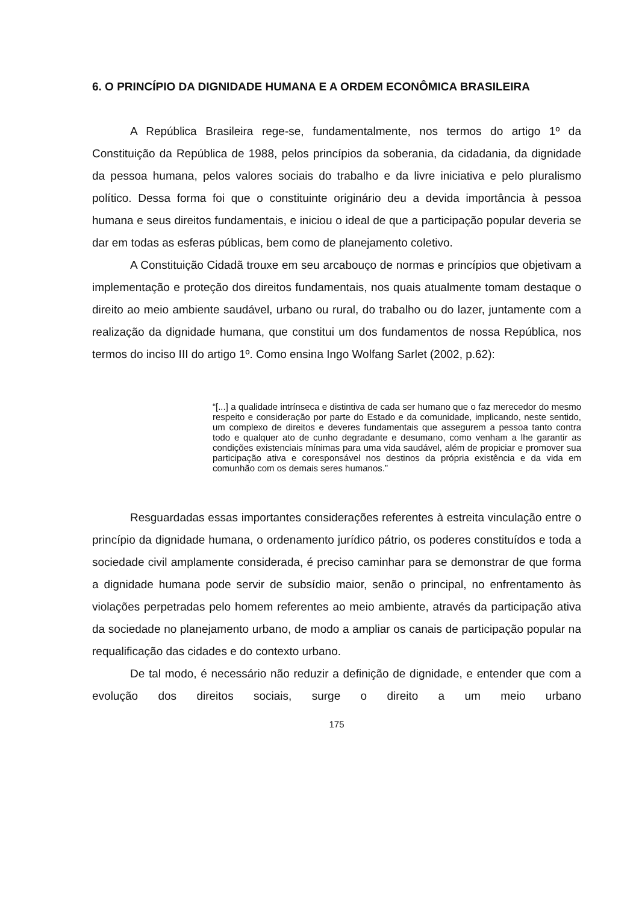6. O PRINCÍPIO DA DIGNIDADE HUMANA E A ORDEM ECONÔMICA BRASILEIRA
A República Brasileira rege-se, fundamentalmente, nos termos do artigo 1º da Constituição da República de 1988, pelos princípios da soberania, da cidadania, da dignidade da pessoa humana, pelos valores sociais do trabalho e da livre iniciativa e pelo pluralismo político. Dessa forma foi que o constituinte originário deu a devida importância à pessoa humana e seus direitos fundamentais, e iniciou o ideal de que a participação popular deveria se dar em todas as esferas públicas, bem como de planejamento coletivo.
A Constituição Cidadã trouxe em seu arcabouço de normas e princípios que objetivam a implementação e proteção dos direitos fundamentais, nos quais atualmente tomam destaque o direito ao meio ambiente saudável, urbano ou rural, do trabalho ou do lazer, juntamente com a realização da dignidade humana, que constitui um dos fundamentos de nossa República, nos termos do inciso III do artigo 1º. Como ensina Ingo Wolfang Sarlet (2002, p.62):
“[...] a qualidade intrínseca e distintiva de cada ser humano que o faz merecedor do mesmo respeito e consideração por parte do Estado e da comunidade, implicando, neste sentido, um complexo de direitos e deveres fundamentais que assegurem a pessoa tanto contra todo e qualquer ato de cunho degradante e desumano, como venham a lhe garantir as condições existenciais mínimas para uma vida saudável, além de propiciar e promover sua participação ativa e coresponsável nos destinos da própria existência e da vida em comunhão com os demais seres humanos.”
Resguardadas essas importantes considerações referentes à estreita vinculação entre o princípio da dignidade humana, o ordenamento jurídico pátrio, os poderes constituídos e toda a sociedade civil amplamente considerada, é preciso caminhar para se demonstrar de que forma a dignidade humana pode servir de subsídio maior, senão o principal, no enfrentamento às violações perpetradas pelo homem referentes ao meio ambiente, através da participação ativa da sociedade no planejamento urbano, de modo a ampliar os canais de participação popular na requalificação das cidades e do contexto urbano.
De tal modo, é necessário não reduzir a definição de dignidade, e entender que com a evolução dos direitos sociais, surge o direito a um meio urbano
175